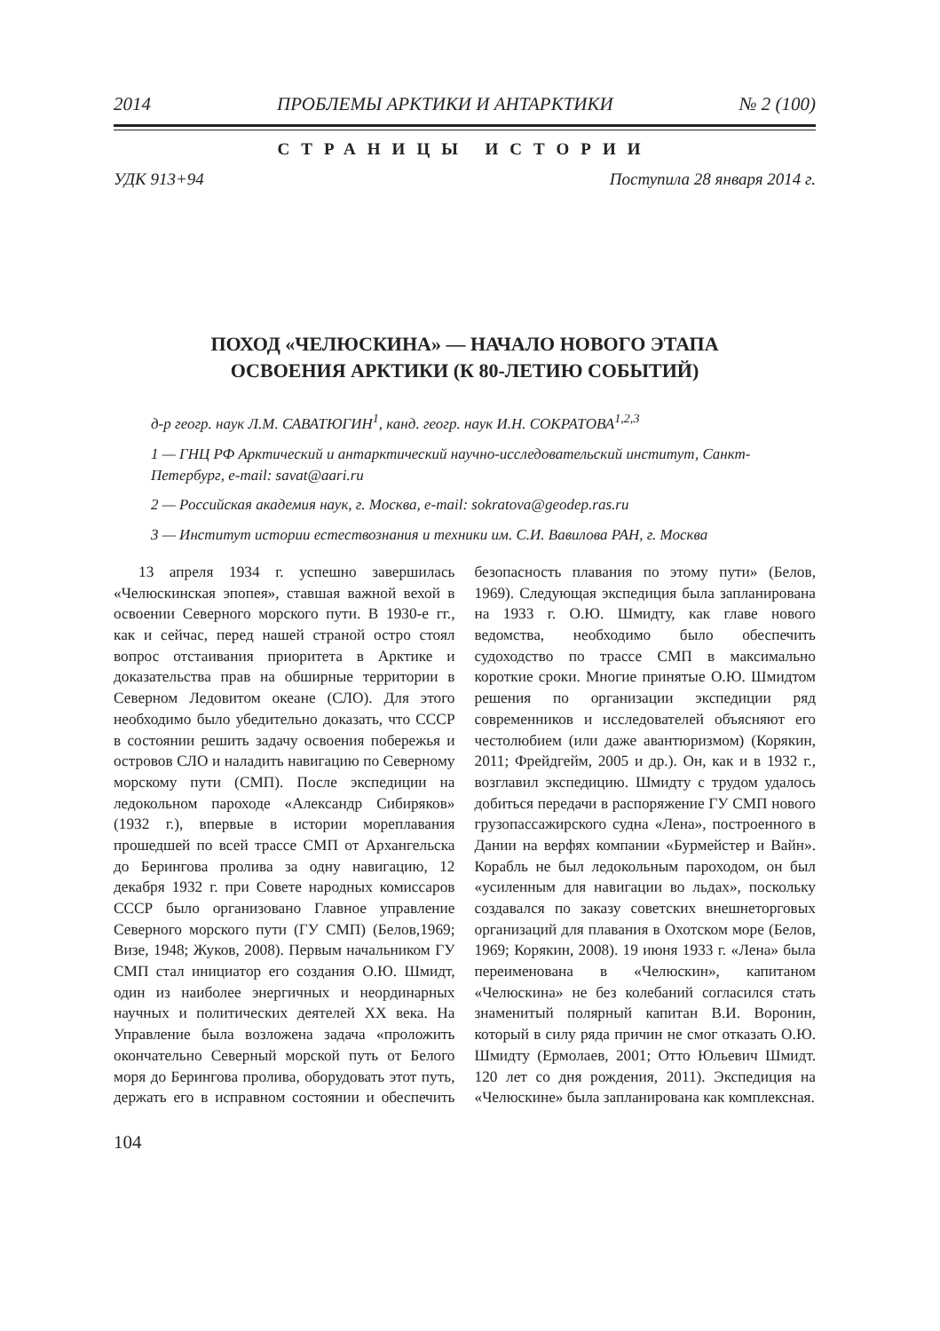2014 ПРОБЛЕМЫ АРКТИКИ И АНТАРКТИКИ № 2 (100)
СТРАНИЦЫ ИСТОРИИ
УДК 913+94 Поступила 28 января 2014 г.
ПОХОД «ЧЕЛЮСКИНА» — НАЧАЛО НОВОГО ЭТАПА
ОСВОЕНИЯ АРКТИКИ (К 80-ЛЕТИЮ СОБЫТИЙ)
д-р геогр. наук Л.М. САВАТЮГИН<sup>1</sup>, канд. геогр. наук И.Н. СОКРАТОВА<sup>1,2,3</sup>
1 — ГНЦ РФ Арктический и антарктический научно-исследовательский институт, Санкт-Петербург, e-mail: savat@aari.ru
2 — Российская академия наук, г. Москва, e-mail: sokratova@geodep.ras.ru
3 — Институт истории естествознания и техники им. С.И. Вавилова РАН, г. Москва
13 апреля 1934 г. успешно завершилась «Челюскинская эпопея», ставшая важной вехой в освоении Северного морского пути. В 1930-е гг., как и сейчас, перед нашей страной остро стоял вопрос отстаивания приоритета в Арктике и доказательства прав на обширные территории в Северном Ледовитом океане (СЛО). Для этого необходимо было убедительно доказать, что СССР в состоянии решить задачу освоения побережья и островов СЛО и наладить навигацию по Северному морскому пути (СМП). После экспедиции на ледокольном пароходе «Александр Сибиряков» (1932 г.), впервые в истории мореплавания прошедшей по всей трассе СМП от Архангельска до Берингова пролива за одну навигацию, 12 декабря 1932 г. при Совете народных комиссаров СССР было организовано Главное управление Северного морского пути (ГУ СМП) (Белов,1969; Визе, 1948; Жуков, 2008). Первым начальником ГУ СМП стал инициатор его создания О.Ю. Шмидт, один из наиболее энергичных и неординарных научных и политических деятелей XX века. На Управление была возложена задача «проложить окончательно Северный морской путь от Белого моря до Берингова пролива, оборудовать этот путь, держать его в исправном состоянии и обеспечить безопасность плавания по этому пути» (Белов, 1969). Следующая экспедиция была запланирована на 1933 г. О.Ю. Шмидту, как главе нового ведомства, необходимо было обеспечить судоходство по трассе СМП в максимально короткие сроки. Многие принятые О.Ю. Шмидтом решения по организации экспедиции ряд современников и исследователей объясняют его честолюбием (или даже авантюризмом) (Корякин, 2011; Фрейдгейм, 2005 и др.). Он, как и в 1932 г., возглавил экспедицию. Шмидту с трудом удалось добиться передачи в распоряжение ГУ СМП нового грузопассажирского судна «Лена», построенного в Дании на верфях компании «Бурмейстер и Вайн». Корабль не был ледокольным пароходом, он был «усиленным для навигации во льдах», поскольку создавался по заказу советских внешнеторговых организаций для плавания в Охотском море (Белов, 1969; Корякин, 2008). 19 июня 1933 г. «Лена» была переименована в «Челюскин», капитаном «Челюскина» не без колебаний согласился стать знаменитый полярный капитан В.И. Воронин, который в силу ряда причин не смог отказать О.Ю. Шмидту (Ермолаев, 2001; Отто Юльевич Шмидт. 120 лет со дня рождения, 2011). Экспедиция на «Челюскине» была запланирована как комплексная.
104